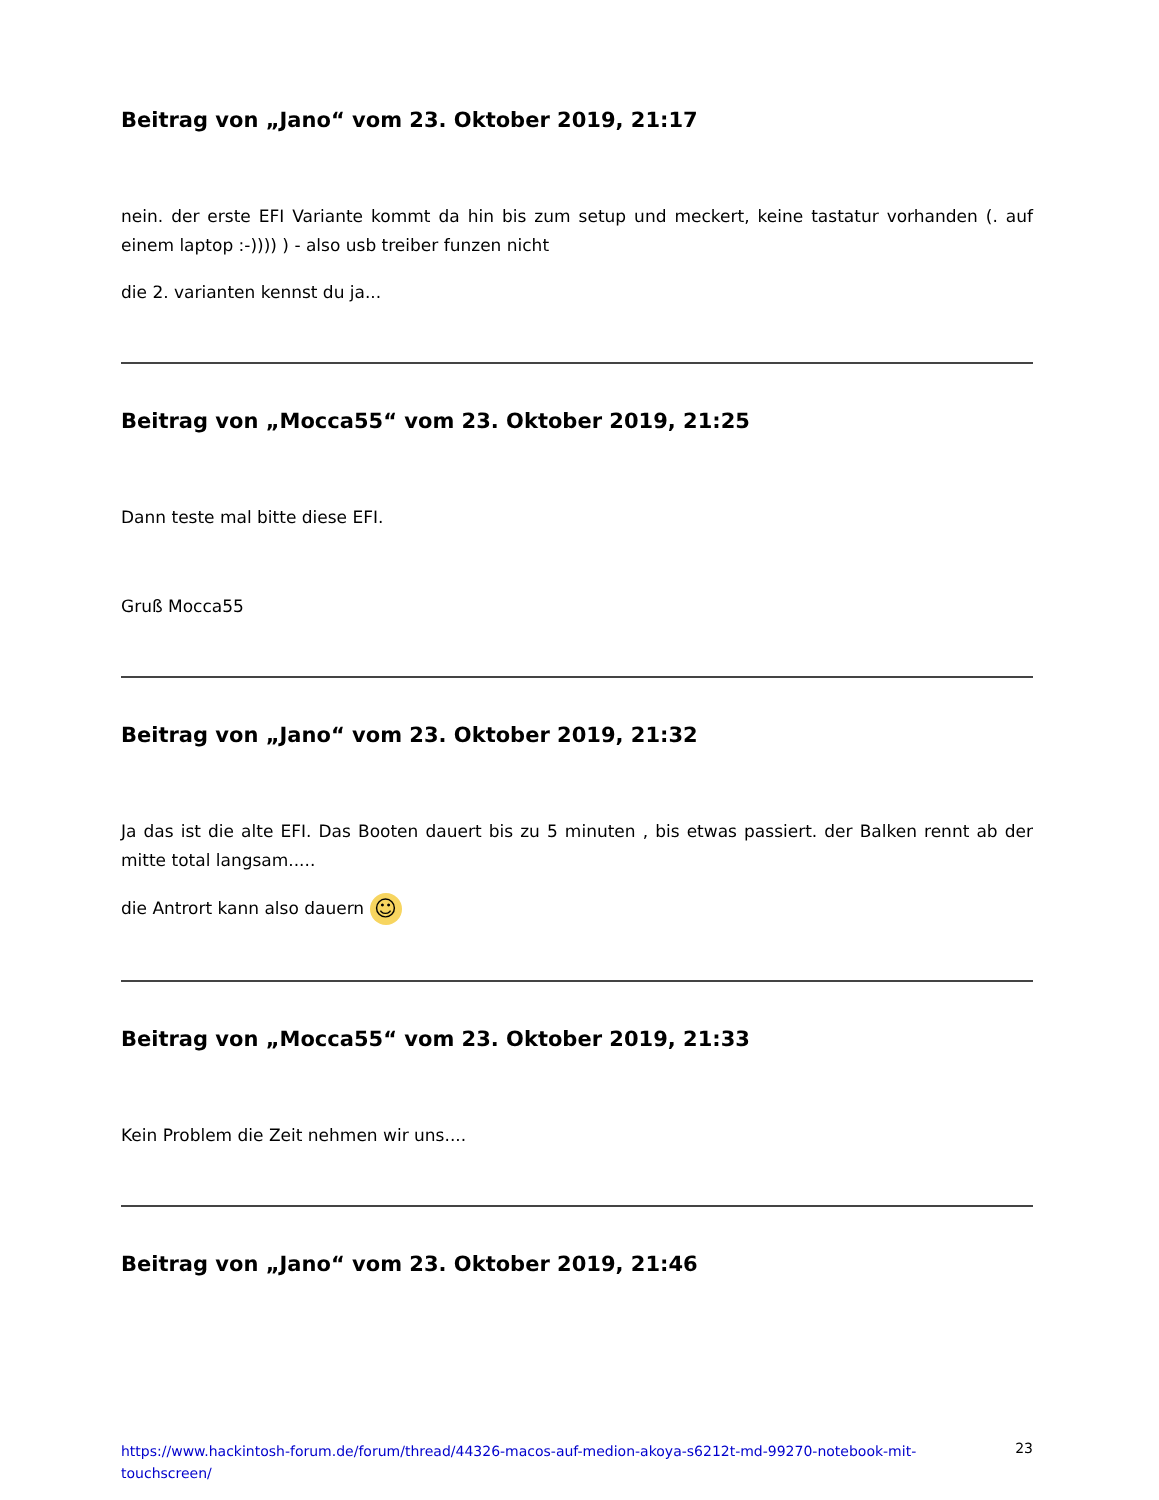Beitrag von „Jano“ vom 23. Oktober 2019, 21:17
nein. der erste EFI Variante kommt da hin bis zum setup und meckert, keine tastatur vorhanden (. auf einem laptop :-)))) ) - also usb treiber funzen nicht
die 2. varianten kennst du ja...
Beitrag von „Mocca55“ vom 23. Oktober 2019, 21:25
Dann teste mal bitte diese EFI.
Gruß Mocca55
Beitrag von „Jano“ vom 23. Oktober 2019, 21:32
Ja das ist die alte EFI. Das Booten dauert bis zu 5 minuten , bis etwas passiert. der Balken rennt ab der mitte total langsam.....
die Antrort kann also dauern ☺
Beitrag von „Mocca55“ vom 23. Oktober 2019, 21:33
Kein Problem die Zeit nehmen wir uns....
Beitrag von „Jano“ vom 23. Oktober 2019, 21:46
https://www.hackintosh-forum.de/forum/thread/44326-macos-auf-medion-akoya-s6212t-md-99270-notebook-mit-touchscreen/ 23